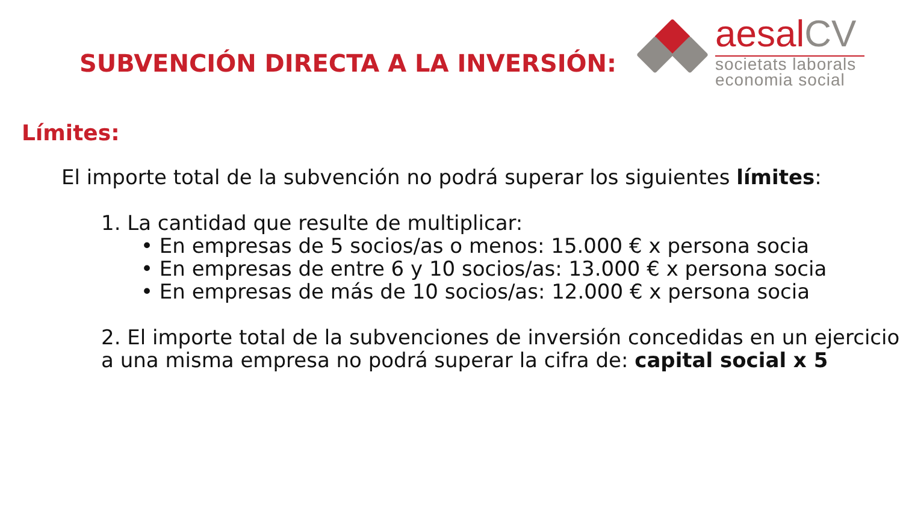SUBVENCIÓN DIRECTA A LA INVERSIÓN:
aesal CV
societats laborals
economia social
Límites:
El importe total de la subvención no podrá superar los siguientes límites:
1. La cantidad que resulte de multiplicar:
• En empresas de 5 socios/as o menos: 15.000 € x persona socia
• En empresas de entre 6 y 10 socios/as: 13.000 € x persona socia
• En empresas de más de 10 socios/as: 12.000 € x persona socia
2. El importe total de la subvenciones de inversión concedidas en un ejercicio a una misma empresa no podrá superar la cifra de: capital social x 5